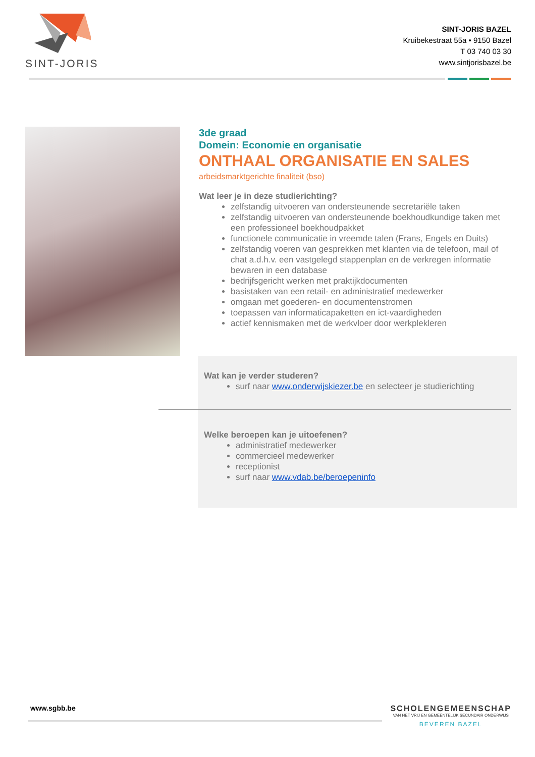SINT-JORIS
SINT-JORIS BAZEL
Kruibekestraat 55a • 9150 Bazel
T 03 740 03 30
www.sintjorisbazel.be
3de graad
Domein: Economie en organisatie
ONTHAAL ORGANISATIE EN SALES
arbeidsmarktgerichte finaliteit (bso)
Wat leer je in deze studierichting?
zelfstandig uitvoeren van ondersteunende secretariële taken
zelfstandig uitvoeren van ondersteunende boekhoudkundige taken met een professioneel boekhoudpakket
functionele communicatie in vreemde talen (Frans, Engels en Duits)
zelfstandig voeren van gesprekken met klanten via de telefoon, mail of chat a.d.h.v. een vastgelegd stappenplan en de verkregen informatie bewaren in een database
bedrijfsgericht werken met praktijkdocumenten
basistaken van een retail- en administratief medewerker
omgaan met goederen- en documentenstromen
toepassen van informaticapaketten en ict-vaardigheden
actief kennismaken met de werkvloer door werkplekleren
Wat kan je verder studeren?
surf naar www.onderwijskiezer.be en selecteer je studierichting
Welke beroepen kan je uitoefenen?
administratief medewerker
commercieel medewerker
receptionist
surf naar www.vdab.be/beroepeninfo
www.sgbb.be
SCHOLENGEMEENSCHAP
VAN HET VRIJ EN GEMEENTELIJK SECUNDAIR ONDERWIJS
BEVEREN BAZEL